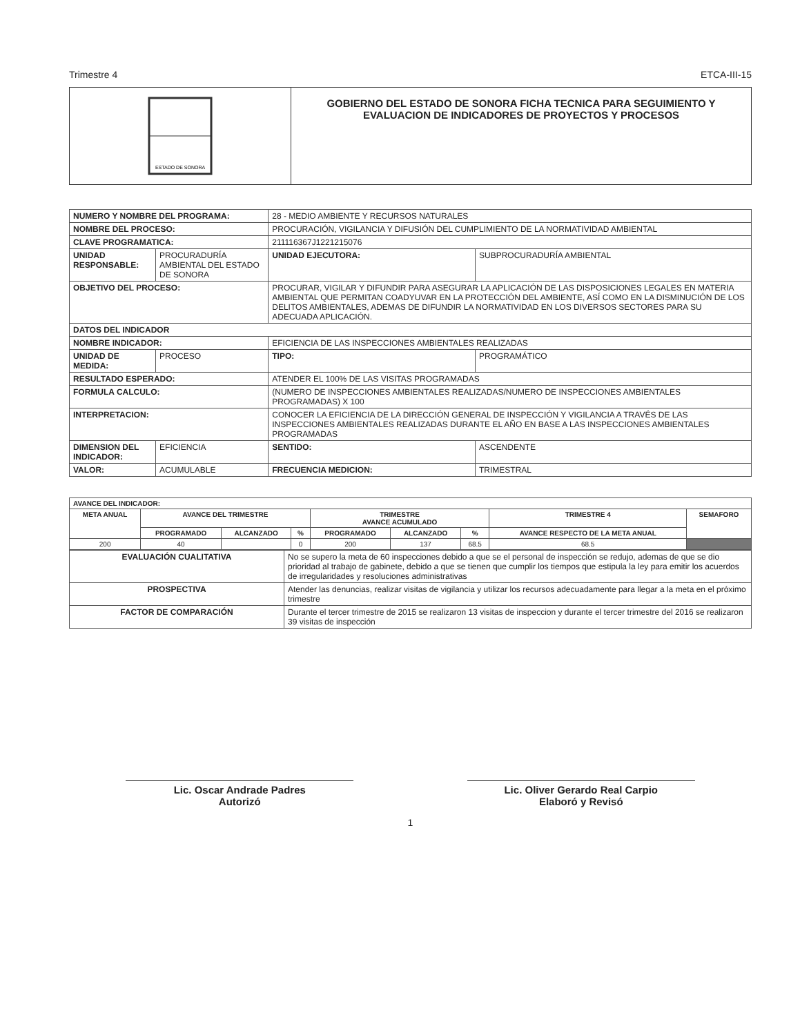Trimestre 4 ETCA-III-15
ESTADO DE SONORA
GOBIERNO DEL ESTADO DE SONORA FICHA TECNICA PARA SEGUIMIENTO Y EVALUACION DE INDICADORES DE PROYECTOS Y PROCESOS
| NUMERO Y NOMBRE DEL PROGRAMA: | | 28 - MEDIO AMBIENTE Y RECURSOS NATURALES | |
| NOMBRE DEL PROCESO: | | PROCURACIÓN, VIGILANCIA Y DIFUSIÓN DEL CUMPLIMIENTO DE LA NORMATIVIDAD AMBIENTAL | |
| CLAVE PROGRAMATICA: | | 211116367J1221215076 | |
| UNIDAD RESPONSABLE: | PROCURADURÍA AMBIENTAL DEL ESTADO DE SONORA | UNIDAD EJECUTORA: | SUBPROCURADURÍA AMBIENTAL |
| OBJETIVO DEL PROCESO: | | PROCURAR, VIGILAR Y DIFUNDIR PARA ASEGURAR LA APLICACIÓN DE LAS DISPOSICIONES LEGALES EN MATERIA AMBIENTAL QUE PERMITAN COADYUVAR EN LA PROTECCIÓN DEL AMBIENTE, ASÍ COMO EN LA DISMINUCIÓN DE LOS DELITOS AMBIENTALES, ADEMAS DE DIFUNDIR LA NORMATIVIDAD EN LOS DIVERSOS SECTORES PARA SU ADECUADA APLICACIÓN. | |
| DATOS DEL INDICADOR | | | |
| NOMBRE INDICADOR: | | EFICIENCIA DE LAS INSPECCIONES AMBIENTALES REALIZADAS | |
| UNIDAD DE MEDIDA: | PROCESO | TIPO: | PROGRAMÁTICO |
| RESULTADO ESPERADO: | | ATENDER EL 100% DE LAS VISITAS PROGRAMADAS | |
| FORMULA CALCULO: | | (NUMERO DE INSPECCIONES AMBIENTALES REALIZADAS/NUMERO DE INSPECCIONES AMBIENTALES PROGRAMADAS) X 100 | |
| INTERPRETACION: | | CONOCER LA EFICIENCIA DE LA DIRECCIÓN GENERAL DE INSPECCIÓN Y VIGILANCIA A TRAVÉS DE LAS INSPECCIONES AMBIENTALES REALIZADAS DURANTE EL AÑO EN BASE A LAS INSPECCIONES AMBIENTALES PROGRAMADAS | |
| DIMENSION DEL INDICADOR: | EFICIENCIA | SENTIDO: | ASCENDENTE |
| VALOR: | ACUMULABLE | FRECUENCIA MEDICION: | TRIMESTRAL |
| AVANCE DEL INDICADOR: | | | | | | | | |
| --- | --- | --- | --- | --- | --- | --- | --- | --- |
| META ANUAL | AVANCE DEL TRIMESTRE | | | TRIMESTRE AVANCE ACUMULADO | | | TRIMESTRE 4 | SEMAFORO |
| | PROGRAMADO | ALCANZADO | % | PROGRAMADO | ALCANZADO | % | AVANCE RESPECTO DE LA META ANUAL | |
| 200 | 40 | | 0 | 200 | 137 | 68.5 | 68.5 | |
| EVALUACIÓN CUALITATIVA | No se supero la meta de 60 inspecciones debido a que se el personal de inspección se redujo, ademas de que se dio prioridad al trabajo de gabinete, debido a que se tienen que cumplir los tiempos que estipula la ley para emitir los acuerdos de irregularidades y resoluciones administrativas |
| PROSPECTIVA | Atender las denuncias, realizar visitas de vigilancia y utilizar los recursos adecuadamente para llegar a la meta en el próximo trimestre |
| FACTOR DE COMPARACIÓN | Durante el tercer trimestre de 2015 se realizaron 13 visitas de inspeccion y durante el tercer trimestre del 2016 se realizaron 39 visitas de inspección |
Lic. Oscar Andrade Padres
Autorizó
Lic. Oliver Gerardo Real Carpio
Elaboró y Revisó
1